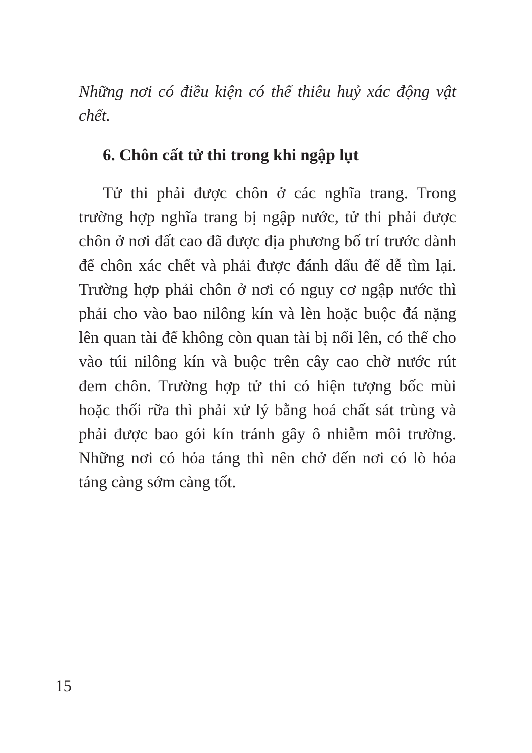Những nơi có điều kiện có thể thiêu huỷ xác động vật chết.
6. Chôn cất tử thi trong khi ngập lụt
Tử thi phải được chôn ở các nghĩa trang. Trong trường hợp nghĩa trang bị ngập nước, tử thi phải được chôn ở nơi đất cao đã được địa phương bố trí trước dành để chôn xác chết và phải được đánh dấu để dễ tìm lại. Trường hợp phải chôn ở nơi có nguy cơ ngập nước thì phải cho vào bao nilông kín và lèn hoặc buộc đá nặng lên quan tài để không còn quan tài bị nổi lên, có thể cho vào túi nilông kín và buộc trên cây cao chờ nước rút đem chôn. Trường hợp tử thi có hiện tượng bốc mùi hoặc thối rữa thì phải xử lý bằng hoá chất sát trùng và phải được bao gói kín tránh gây ô nhiễm môi trường. Những nơi có hỏa táng thì nên chở đến nơi có lò hỏa táng càng sớm càng tốt.
15